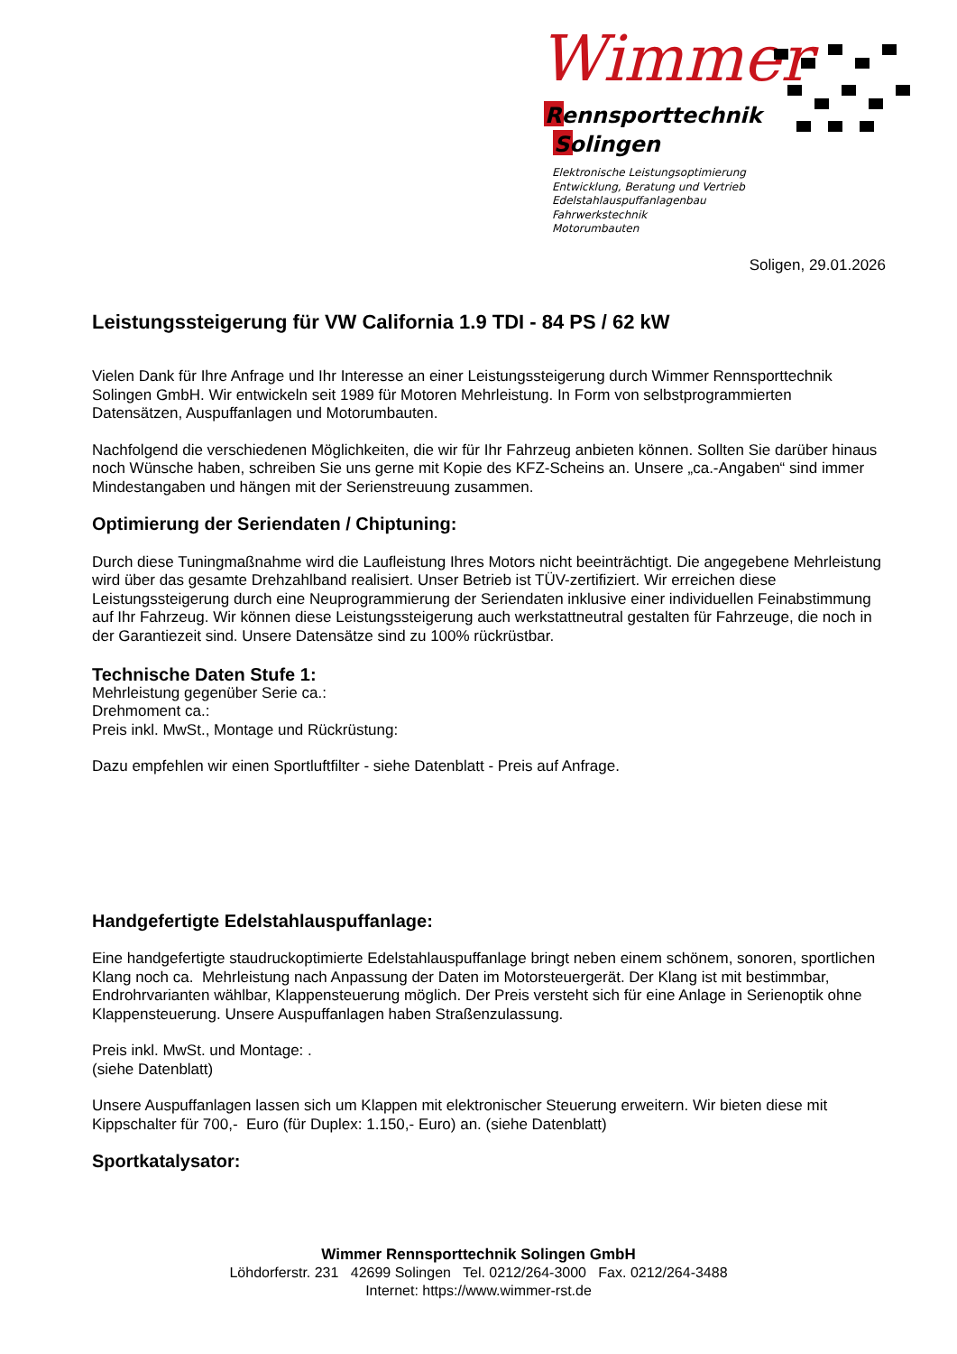Wimmer
Rennsporttechnik
Solingen
Elektronische Leistungsoptimierung
Entwicklung, Beratung und Vertrieb
Edelstahlauspuffanlagenbau
Fahrwerkstechnik
Motorumbauten
Soligen, 29.01.2026
Leistungssteigerung für VW California 1.9 TDI - 84 PS / 62 kW
Vielen Dank für Ihre Anfrage und Ihr Interesse an einer Leistungssteigerung durch Wimmer Rennsporttechnik Solingen GmbH. Wir entwickeln seit 1989 für Motoren Mehrleistung. In Form von selbstprogrammierten Datensätzen, Auspuffanlagen und Motorumbauten.
Nachfolgend die verschiedenen Möglichkeiten, die wir für Ihr Fahrzeug anbieten können. Sollten Sie darüber hinaus noch Wünsche haben, schreiben Sie uns gerne mit Kopie des KFZ-Scheins an. Unsere „ca.-Angaben“ sind immer Mindestangaben und hängen mit der Serienstreuung zusammen.
Optimierung der Seriendaten / Chiptuning:
Durch diese Tuningmaßnahme wird die Laufleistung Ihres Motors nicht beeinträchtigt. Die angegebene Mehrleistung wird über das gesamte Drehzahlband realisiert. Unser Betrieb ist TÜV-zertifiziert. Wir erreichen diese Leistungssteigerung durch eine Neuprogrammierung der Seriendaten inklusive einer individuellen Feinabstimmung auf Ihr Fahrzeug. Wir können diese Leistungssteigerung auch werkstattneutral gestalten für Fahrzeuge, die noch in der Garantiezeit sind. Unsere Datensätze sind zu 100% rückrüstbar.
Technische Daten Stufe 1:
Mehrleistung gegenüber Serie ca.:
Drehmoment ca.:
Preis inkl. MwSt., Montage und Rückrüstung:
Dazu empfehlen wir einen Sportluftfilter - siehe Datenblatt - Preis auf Anfrage.
Handgefertigte Edelstahlauspuffanlage:
Eine handgefertigte staudruckoptimierte Edelstahlauspuffanlage bringt neben einem schönem, sonoren, sportlichen Klang noch ca. Mehrleistung nach Anpassung der Daten im Motorsteuergerät. Der Klang ist mit bestimmbar, Endrohrvarianten wählbar, Klappensteuerung möglich. Der Preis versteht sich für eine Anlage in Serienoptik ohne Klappensteuerung. Unsere Auspuffanlagen haben Straßenzulassung.
Preis inkl. MwSt. und Montage: .
(siehe Datenblatt)
Unsere Auspuffanlagen lassen sich um Klappen mit elektronischer Steuerung erweitern. Wir bieten diese mit Kippschalter für 700,- Euro (für Duplex: 1.150,- Euro) an. (siehe Datenblatt)
Sportkatalysator:
Wimmer Rennsporttechnik Solingen GmbH
Löhdorferstr. 231 42699 Solingen Tel. 0212/264-3000 Fax. 0212/264-3488
Internet: https://www.wimmer-rst.de